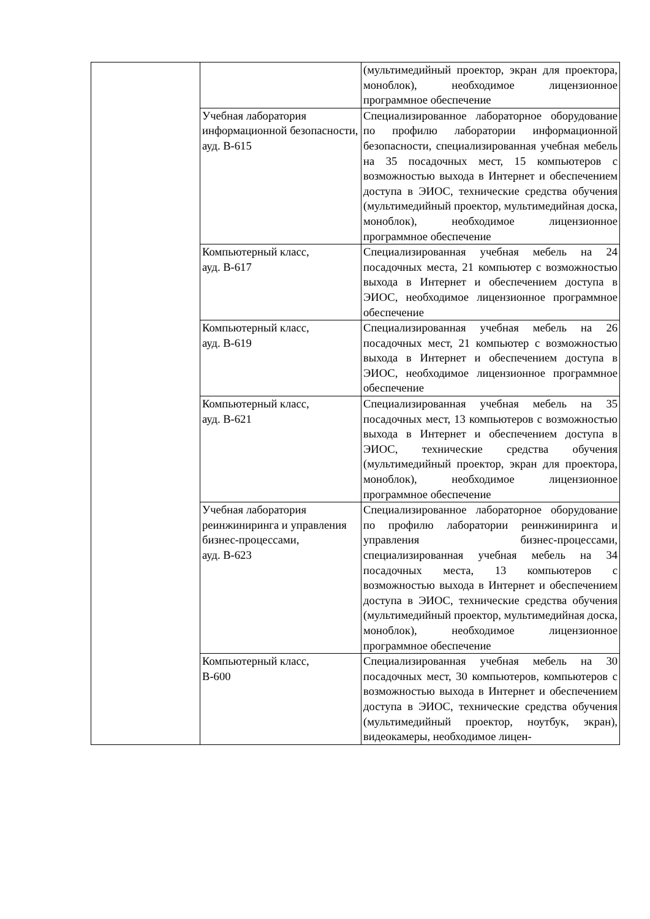| | | (мультимедийный проектор, экран для проектора, моноблок), необходимое лицензионное программное обеспечение |
| | Учебная лаборатория информационной безопасности, ауд. В-615 | Специализированное лабораторное оборудование по профилю лаборатории информационной безопасности, специализированная учебная мебель на 35 посадочных мест, 15 компьютеров с возможностью выхода в Интернет и обеспечением доступа в ЭИОС, технические средства обучения (мультимедийный проектор, мультимедийная доска, моноблок), необходимое лицензионное программное обеспечение |
| | Компьютерный класс, ауд. В-617 | Специализированная учебная мебель на 24 посадочных места, 21 компьютер с возможностью выхода в Интернет и обеспечением доступа в ЭИОС, необходимое лицензионное программное обеспечение |
| | Компьютерный класс, ауд. В-619 | Специализированная учебная мебель на 26 посадочных мест, 21 компьютер с возможностью выхода в Интернет и обеспечением доступа в ЭИОС, необходимое лицензионное программное обеспечение |
| | Компьютерный класс, ауд. В-621 | Специализированная учебная мебель на 35 посадочных мест, 13 компьютеров с возможностью выхода в Интернет и обеспечением доступа в ЭИОС, технические средства обучения (мультимедийный проектор, экран для проектора, моноблок), необходимое лицензионное программное обеспечение |
| | Учебная лаборатория реинжиниринга и управления бизнес-процессами, ауд. В-623 | Специализированное лабораторное оборудование по профилю лаборатории реинжиниринга и управления бизнес-процессами, специализированная учебная мебель на 34 посадочных места, 13 компьютеров с возможностью выхода в Интернет и обеспечением доступа в ЭИОС, технические средства обучения (мультимедийный проектор, мультимедийная доска, моноблок), необходимое лицензионное программное обеспечение |
| | Компьютерный класс, В-600 | Специализированная учебная мебель на 30 посадочных мест, 30 компьютеров, компьютеров с возможностью выхода в Интернет и обеспечением доступа в ЭИОС, технические средства обучения (мультимедийный проектор, ноутбук, экран), видеокамеры, необходимое лицен- |